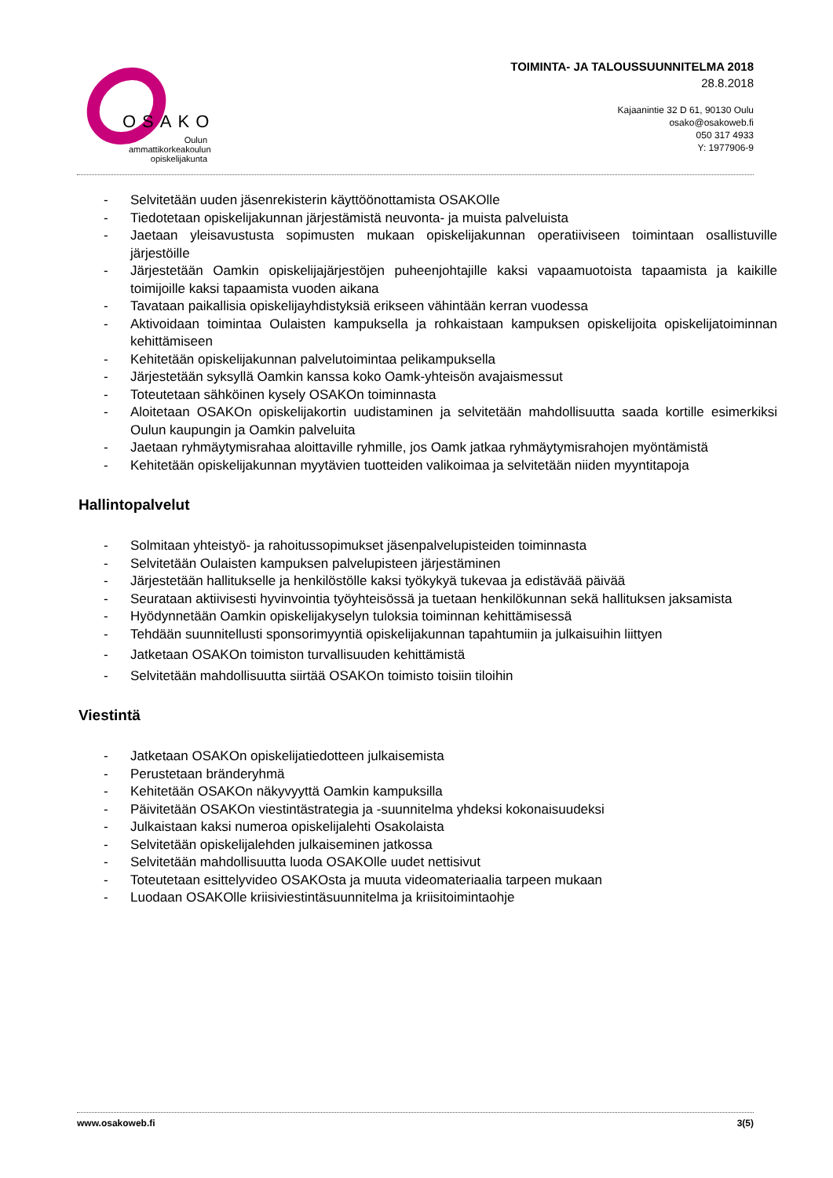OSAKO
Oulun ammattikorkeakoulun opiskelijakunta
TOIMINTA- JA TALOUSSUUNNITELMA 2018
28.8.2018
Kajaanintie 32 D 61, 90130 Oulu
osako@osakoweb.fi
050 317 4933
Y: 1977906-9
- Selvitetään uuden jäsenrekisterin käyttöönottamista OSAKOlle
- Tiedotetaan opiskelijakunnan järjestämistä neuvonta- ja muista palveluista
- Jaetaan yleisavustusta sopimusten mukaan opiskelijakunnan operatiiviseen toimintaan osallistuville järjestöille
- Järjestetään Oamkin opiskelijajärjestöjen puheenjohtajille kaksi vapaamuotoista tapaamista ja kaikille toimijoille kaksi tapaamista vuoden aikana
- Tavataan paikallisia opiskelijayhdistyksiä erikseen vähintään kerran vuodessa
- Aktivoidaan toimintaa Oulaisten kampuksella ja rohkaistaan kampuksen opiskelijoita opiskelijatoiminnan kehittämiseen
- Kehitetään opiskelijakunnan palvelutoimintaa pelikampuksella
- Järjestetään syksyllä Oamkin kanssa koko Oamk-yhteisön avajaismessut
- Toteutetaan sähköinen kysely OSAKOn toiminnasta
- Aloitetaan OSAKOn opiskelijakortin uudistaminen ja selvitetään mahdollisuutta saada kortille esimerkiksi Oulun kaupungin ja Oamkin palveluita
- Jaetaan ryhmäytymisrahaa aloittaville ryhmille, jos Oamk jatkaa ryhmäytymisrahojen myöntämistä
- Kehitetään opiskelijakunnan myytävien tuotteiden valikoimaa ja selvitetään niiden myyntitapoja
Hallintopalvelut
- Solmitaan yhteistyö- ja rahoitussopimukset jäsenpalvelupisteiden toiminnasta
- Selvitetään Oulaisten kampuksen palvelupisteen järjestäminen
- Järjestetään hallitukselle ja henkilöstölle kaksi työkykyä tukevaa ja edistävää päivää
- Seurataan aktiivisesti hyvinvointia työyhteisössä ja tuetaan henkilökunnan sekä hallituksen jaksamista
- Hyödynnetään Oamkin opiskelijakyselyn tuloksia toiminnan kehittämisessä
- Tehdään suunnitellusti sponsorimyyntiä opiskelijakunnan tapahtumiin ja julkaisuihin liittyen
- Jatketaan OSAKOn toimiston turvallisuuden kehittämistä
- Selvitetään mahdollisuutta siirtää OSAKOn toimisto toisiin tiloihin
Viestintä
- Jatketaan OSAKOn opiskelijatiedotteen julkaisemista
- Perustetaan bränderyhmä
- Kehitetään OSAKOn näkyvyyttä Oamkin kampuksilla
- Päivitetään OSAKOn viestintästrategia ja -suunnitelma yhdeksi kokonaisuudeksi
- Julkaistaan kaksi numeroa opiskelijalehti Osakolaista
- Selvitetään opiskelijalehden julkaiseminen jatkossa
- Selvitetään mahdollisuutta luoda OSAKOlle uudet nettisivut
- Toteutetaan esittelyvideo OSAKOsta ja muuta videomateriaalia tarpeen mukaan
- Luodaan OSAKOlle kriisiviestintäsuunnitelma ja kriisitoimintaohje
www.osakoweb.fi 3(5)